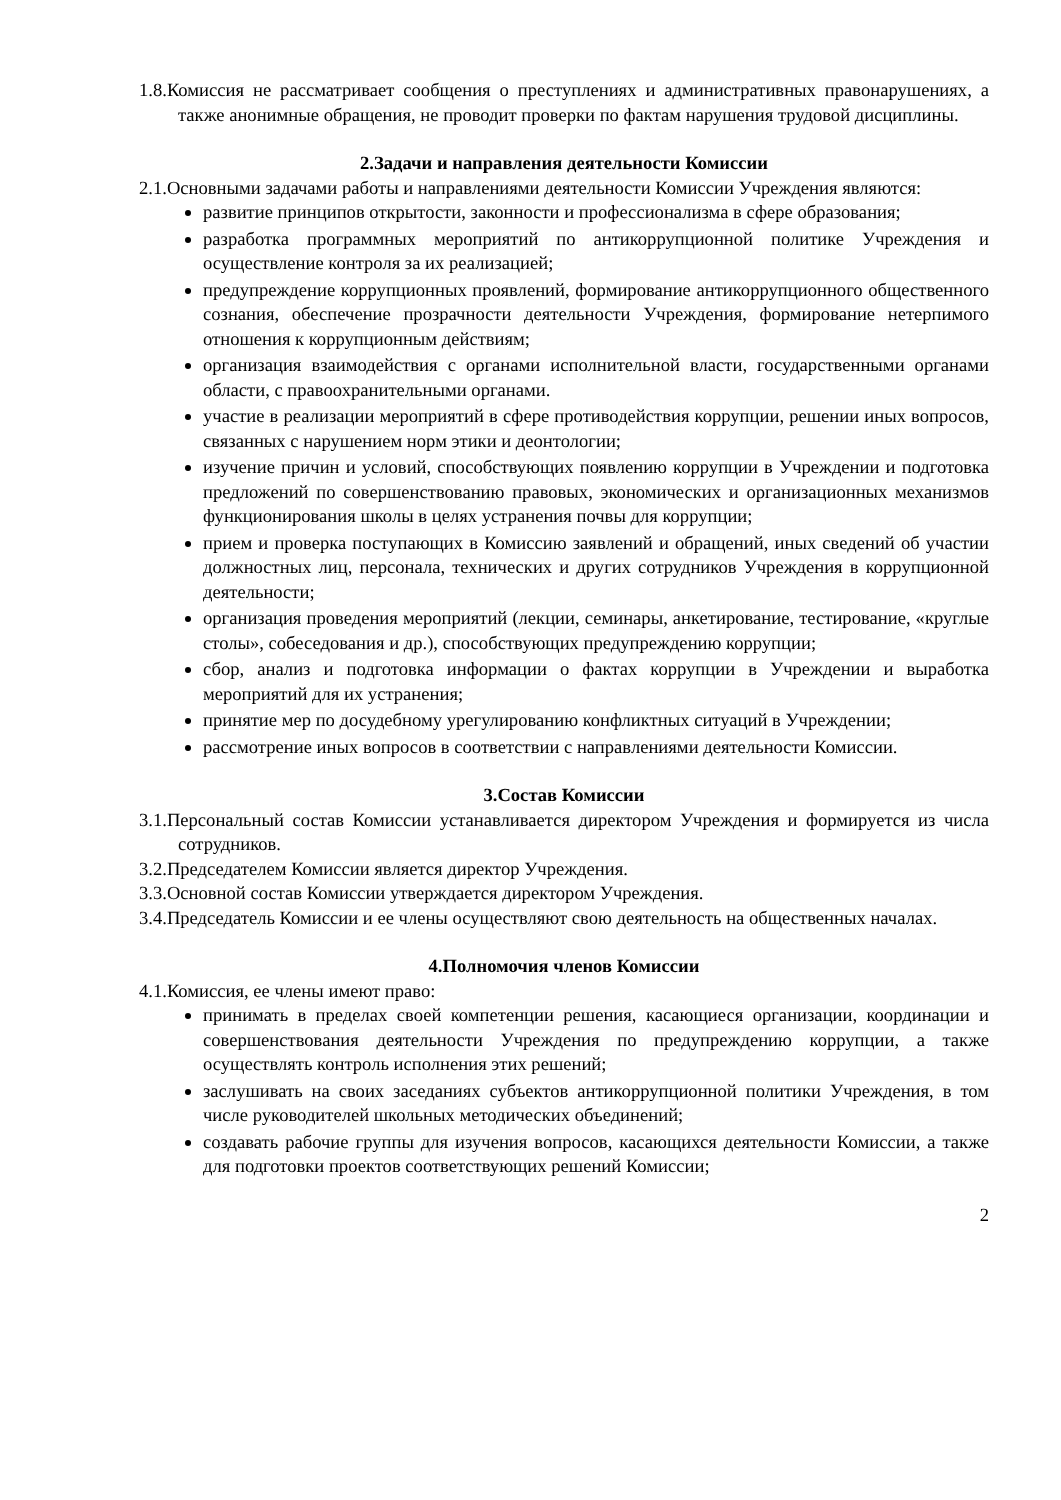1.8.Комиссия не рассматривает сообщения о преступлениях и административных правонарушениях, а также анонимные обращения, не проводит проверки по фактам нарушения трудовой дисциплины.
2.Задачи и направления деятельности Комиссии
2.1.Основными задачами работы и направлениями деятельности Комиссии Учреждения являются:
развитие принципов открытости, законности и профессионализма в сфере образования;
разработка программных мероприятий по антикоррупционной политике Учреждения и осуществление контроля за их реализацией;
предупреждение коррупционных проявлений, формирование антикоррупционного общественного сознания, обеспечение прозрачности деятельности Учреждения, формирование нетерпимого отношения к коррупционным действиям;
организация взаимодействия с органами исполнительной власти, государственными органами области, с правоохранительными органами.
участие в реализации мероприятий в сфере противодействия коррупции, решении иных вопросов, связанных с нарушением норм этики и деонтологии;
изучение причин и условий, способствующих появлению коррупции в Учреждении и подготовка предложений по совершенствованию правовых, экономических и организационных механизмов функционирования школы в целях устранения почвы для коррупции;
прием и проверка поступающих в Комиссию заявлений и обращений, иных сведений об участии должностных лиц, персонала, технических и других сотрудников Учреждения в коррупционной деятельности;
организация проведения мероприятий (лекции, семинары, анкетирование, тестирование, «круглые столы», собеседования и др.), способствующих предупреждению коррупции;
сбор, анализ и подготовка информации о фактах коррупции в Учреждении и выработка мероприятий для их устранения;
принятие мер по досудебному урегулированию конфликтных ситуаций в Учреждении;
рассмотрение иных вопросов в соответствии с направлениями деятельности Комиссии.
3.Состав Комиссии
3.1.Персональный состав Комиссии устанавливается директором Учреждения и формируется из числа сотрудников.
3.2.Председателем Комиссии является директор Учреждения.
3.3.Основной состав Комиссии утверждается директором Учреждения.
3.4.Председатель Комиссии и ее члены осуществляют свою деятельность на общественных началах.
4.Полномочия членов Комиссии
4.1.Комиссия, ее члены имеют право:
принимать в пределах своей компетенции решения, касающиеся организации, координации и совершенствования деятельности Учреждения по предупреждению коррупции, а также осуществлять контроль исполнения этих решений;
заслушивать на своих заседаниях субъектов антикоррупционной политики Учреждения, в том числе руководителей школьных методических объединений;
создавать рабочие группы для изучения вопросов, касающихся деятельности Комиссии, а также для подготовки проектов соответствующих решений Комиссии;
2